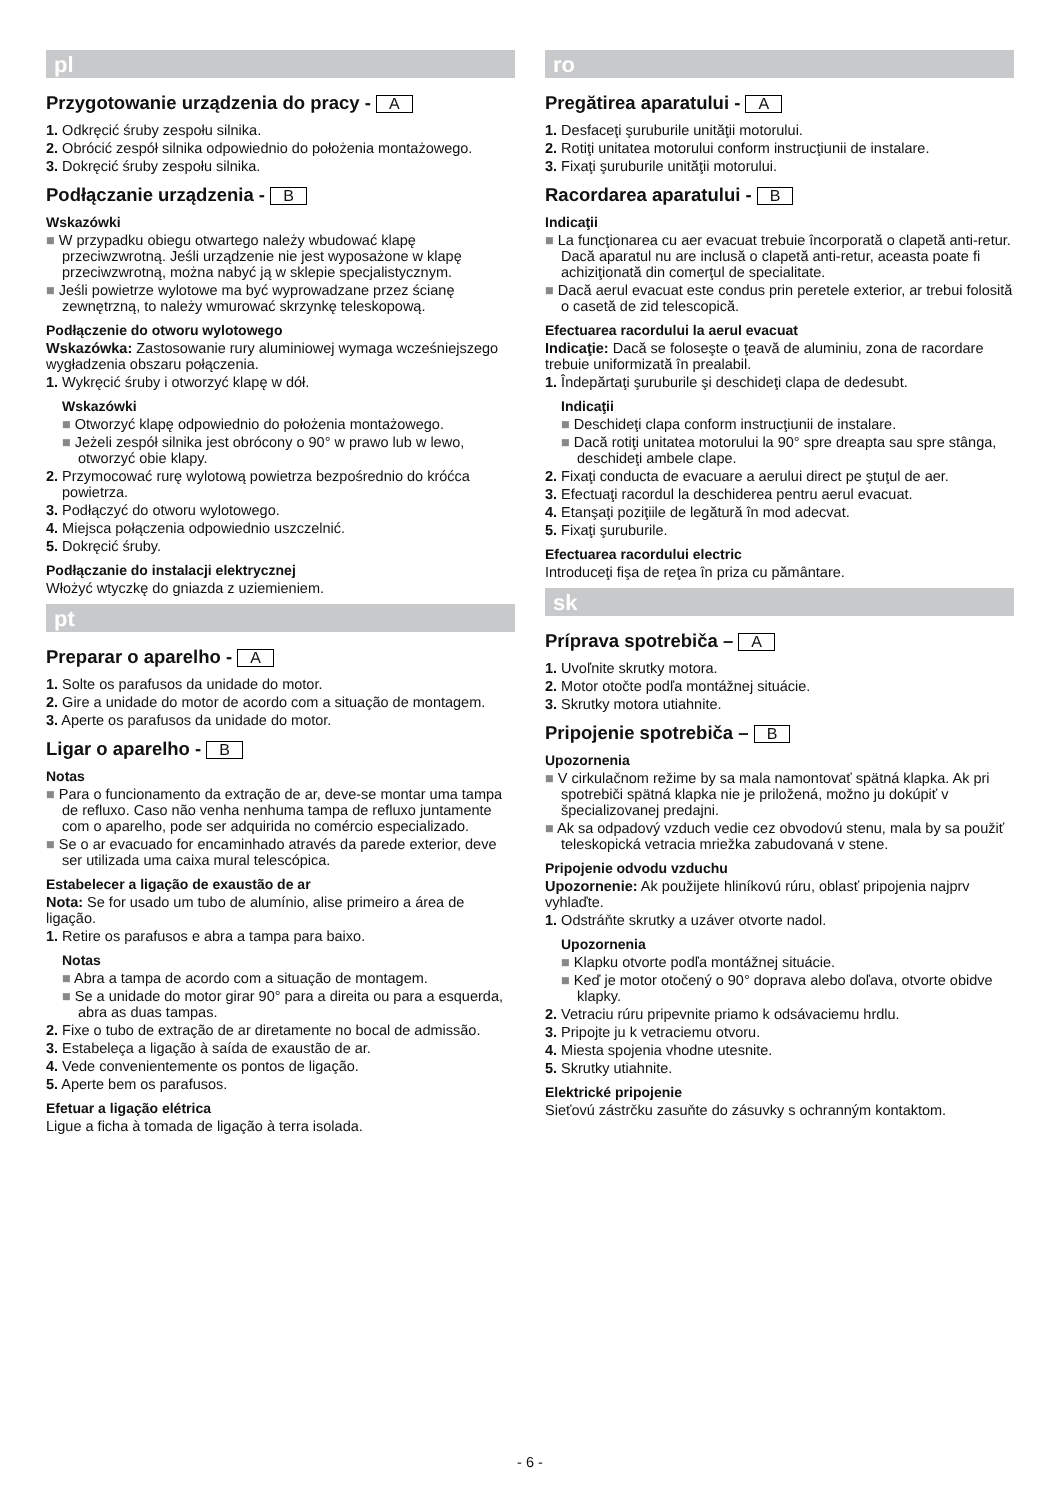pl
Przygotowanie urządzenia do pracy - A
1. Odkręcić śruby zespołu silnika.
2. Obrócić zespół silnika odpowiednio do położenia montażowego.
3. Dokręcić śruby zespołu silnika.
Podłączanie urządzenia - B
Wskazówki
■ W przypadku obiegu otwartego należy wbudować klapę przeciwzwrotną. Jeśli urządzenie nie jest wyposażone w klapę przeciwzwrotną, można nabyć ją w sklepie specjalistycznym.
■ Jeśli powietrze wylotowe ma być wyprowadzane przez ścianę zewnętrzną, to należy wmurować skrzynkę teleskopową.
Podłączenie do otworu wylotowego
Wskazówka: Zastosowanie rury aluminiowej wymaga wcześniejszego wygładzenia obszaru połączenia.
1. Wykręcić śruby i otworzyć klapę w dół.
Wskazówki
■ Otworzyć klapę odpowiednio do położenia montażowego.
■ Jeżeli zespół silnika jest obrócony o 90° w prawo lub w lewo, otworzyć obie klapy.
2. Przymocować rurę wylotową powietrza bezpośrednio do króćca powietrza.
3. Podłączyć do otworu wylotowego.
4. Miejsca połączenia odpowiednio uszczelnić.
5. Dokręcić śruby.
Podłączanie do instalacji elektrycznej
Włożyć wtyczkę do gniazda z uziemieniem.
pt
Preparar o aparelho - A
1. Solte os parafusos da unidade do motor.
2. Gire a unidade do motor de acordo com a situação de montagem.
3. Aperte os parafusos da unidade do motor.
Ligar o aparelho - B
Notas
■ Para o funcionamento da extração de ar, deve-se montar uma tampa de refluxo. Caso não venha nenhuma tampa de refluxo juntamente com o aparelho, pode ser adquirida no comércio especializado.
■ Se o ar evacuado for encaminhado através da parede exterior, deve ser utilizada uma caixa mural telescópica.
Estabelecer a ligação de exaustão de ar
Nota: Se for usado um tubo de alumínio, alise primeiro a área de ligação.
1. Retire os parafusos e abra a tampa para baixo.
Notas
■ Abra a tampa de acordo com a situação de montagem.
■ Se a unidade do motor girar 90° para a direita ou para a esquerda, abra as duas tampas.
2. Fixe o tubo de extração de ar diretamente no bocal de admissão.
3. Estabeleça a ligação à saída de exaustão de ar.
4. Vede convenientemente os pontos de ligação.
5. Aperte bem os parafusos.
Efetuar a ligação elétrica
Ligue a ficha à tomada de ligação à terra isolada.
ro
Pregătirea aparatului - A
1. Desfaceţi şuruburile unităţii motorului.
2. Rotiţi unitatea motorului conform instrucţiunii de instalare.
3. Fixaţi şuruburile unităţii motorului.
Racordarea aparatului - B
Indicaţii
■ La funcţionarea cu aer evacuat trebuie încorporată o clapetă anti-retur. Dacă aparatul nu are inclusă o clapetă anti-retur, aceasta poate fi achiziţionată din comerţul de specialitate.
■ Dacă aerul evacuat este condus prin peretele exterior, ar trebui folosită o casetă de zid telescopică.
Efectuarea racordului la aerul evacuat
Indicaţie: Dacă se foloseşte o ţeavă de aluminiu, zona de racordare trebuie uniformizată în prealabil.
1. Îndepărtaţi şuruburile şi deschideţi clapa de dedesubt.
Indicaţii
■ Deschideţi clapa conform instrucţiunii de instalare.
■ Dacă rotiţi unitatea motorului la 90° spre dreapta sau spre stânga, deschideţi ambele clape.
2. Fixaţi conducta de evacuare a aerului direct pe ştuţul de aer.
3. Efectuaţi racordul la deschiderea pentru aerul evacuat.
4. Etanşaţi poziţiile de legătură în mod adecvat.
5. Fixaţi şuruburile.
Efectuarea racordului electric
Introduceţi fişa de reţea în priza cu pământare.
sk
Príprava spotrebiča – A
1. Uvoľnite skrutky motora.
2. Motor otočte podľa montážnej situácie.
3. Skrutky motora utiahnite.
Pripojenie spotrebiča – B
Upozornenia
■ V cirkulačnom režime by sa mala namontovať spätná klapka. Ak pri spotrebiči spätná klapka nie je priložená, možno ju dokúpiť v špecializovanej predajni.
■ Ak sa odpadový vzduch vedie cez obvodovú stenu, mala by sa použiť teleskopická vetracia mriežka zabudovaná v stene.
Pripojenie odvodu vzduchu
Upozornenie: Ak použijete hliníkovú rúru, oblasť pripojenia najprv vyhlaďte.
1. Odstráňte skrutky a uzáver otvorte nadol.
Upozornenia
■ Klapku otvorte podľa montážnej situácie.
■ Keď je motor otočený o 90° doprava alebo doľava, otvorte obidve klapky.
2. Vetraciu rúru pripevnite priamo k odsávaciemu hrdlu.
3. Pripojte ju k vetraciemu otvoru.
4. Miesta spojenia vhodne utesnite.
5. Skrutky utiahnite.
Elektrické pripojenie
Sieťovú zástrčku zasuňte do zásuvky s ochranným kontaktom.
- 6 -